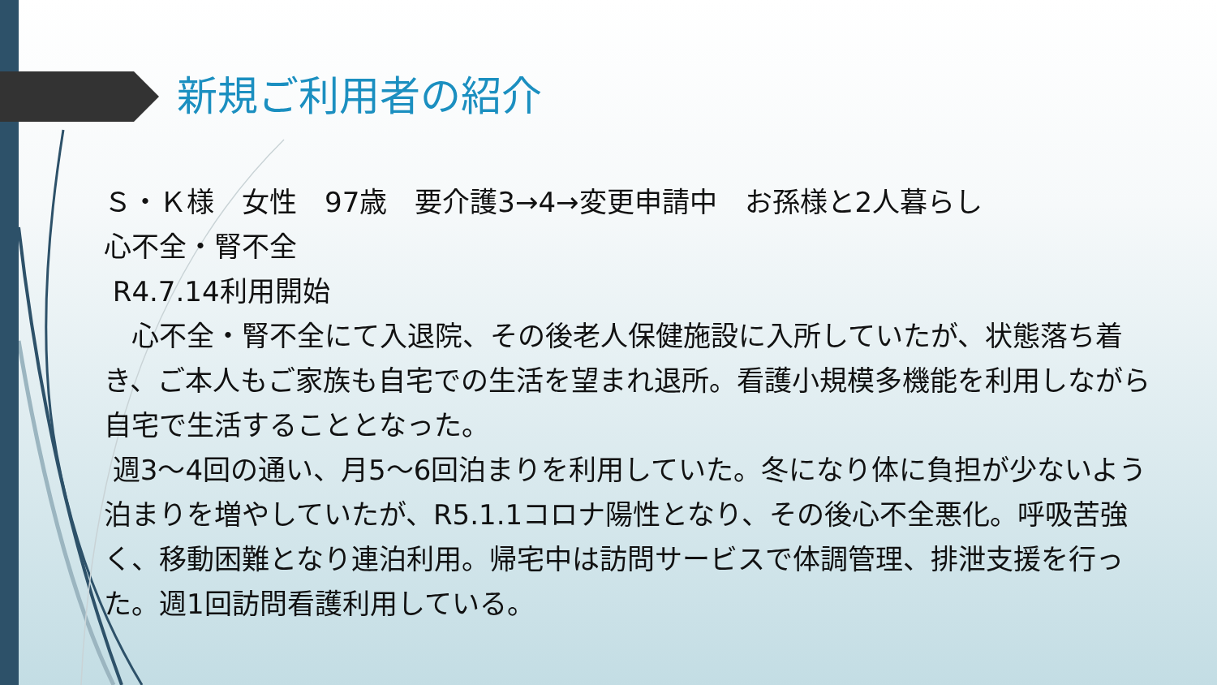新規ご利用者の紹介
Ｓ・Ｋ様　女性　97歳　要介護3→4→変更申請中　お孫様と2人暮らし
心不全・腎不全
R4.7.14利用開始
　心不全・腎不全にて入退院、その後老人保健施設に入所していたが、状態落ち着き、ご本人もご家族も自宅での生活を望まれ退所。看護小規模多機能を利用しながら自宅で生活することとなった。
週3～4回の通い、月5～6回泊まりを利用していた。冬になり体に負担が少ないよう泊まりを増やしていたが、R5.1.1コロナ陽性となり、その後心不全悪化。呼吸苦強く、移動困難となり連泊利用。帰宅中は訪問サービスで体調管理、排泄支援を行った。週1回訪問看護利用している。